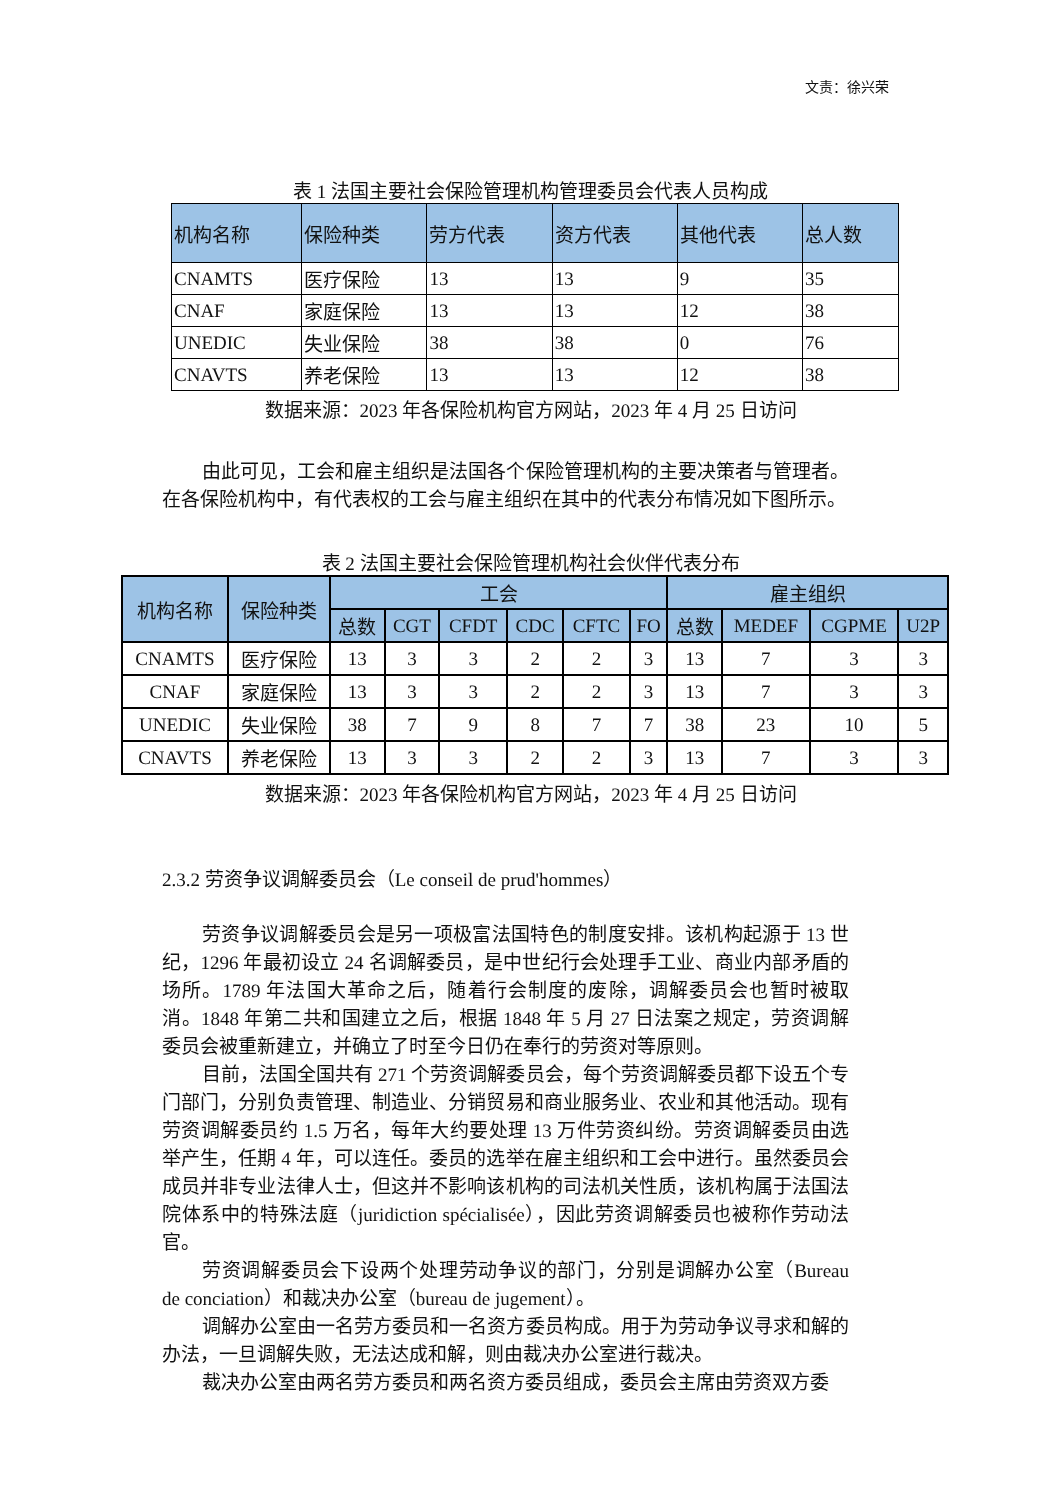文责：徐兴荣
表 1 法国主要社会保险管理机构管理委员会代表人员构成
| 机构名称 | 保险种类 | 劳方代表 | 资方代表 | 其他代表 | 总人数 |
| --- | --- | --- | --- | --- | --- |
| CNAMTS | 医疗保险 | 13 | 13 | 9 | 35 |
| CNAF | 家庭保险 | 13 | 13 | 12 | 38 |
| UNEDIC | 失业保险 | 38 | 38 | 0 | 76 |
| CNAVTS | 养老保险 | 13 | 13 | 12 | 38 |
数据来源：2023 年各保险机构官方网站，2023 年 4 月 25 日访问
由此可见，工会和雇主组织是法国各个保险管理机构的主要决策者与管理者。在各保险机构中，有代表权的工会与雇主组织在其中的代表分布情况如下图所示。
表 2 法国主要社会保险管理机构社会伙伴代表分布
| 机构名称 | 保险种类 | 工会 | | | | | | 雇主组织 | | | |
| --- | --- | --- | --- | --- | --- | --- | --- | --- | --- | --- | --- |
| | | 总数 | CGT | CFDT | CDC | CFTC | FO | 总数 | MEDEF | CGPME | U2P |
| CNAMTS | 医疗保险 | 13 | 3 | 3 | 2 | 2 | 3 | 13 | 7 | 3 | 3 |
| CNAF | 家庭保险 | 13 | 3 | 3 | 2 | 2 | 3 | 13 | 7 | 3 | 3 |
| UNEDIC | 失业保险 | 38 | 7 | 9 | 8 | 7 | 7 | 38 | 23 | 10 | 5 |
| CNAVTS | 养老保险 | 13 | 3 | 3 | 2 | 2 | 3 | 13 | 7 | 3 | 3 |
数据来源：2023 年各保险机构官方网站，2023 年 4 月 25 日访问
2.3.2 劳资争议调解委员会（Le conseil de prud'hommes）
劳资争议调解委员会是另一项极富法国特色的制度安排。该机构起源于 13 世纪，1296 年最初设立 24 名调解委员，是中世纪行会处理手工业、商业内部矛盾的场所。1789 年法国大革命之后，随着行会制度的废除，调解委员会也暂时被取消。1848 年第二共和国建立之后，根据 1848 年 5 月 27 日法案之规定，劳资调解委员会被重新建立，并确立了时至今日仍在奉行的劳资对等原则。
目前，法国全国共有 271 个劳资调解委员会，每个劳资调解委员都下设五个专门部门，分别负责管理、制造业、分销贸易和商业服务业、农业和其他活动。现有劳资调解委员约 1.5 万名，每年大约要处理 13 万件劳资纠纷。劳资调解委员由选举产生，任期 4 年，可以连任。委员的选举在雇主组织和工会中进行。虽然委员会成员并非专业法律人士，但这并不影响该机构的司法机关性质，该机构属于法国法院体系中的特殊法庭（juridiction spécialisée），因此劳资调解委员也被称作劳动法官。
劳资调解委员会下设两个处理劳动争议的部门，分别是调解办公室（Bureau de conciation）和裁决办公室（bureau de jugement）。
调解办公室由一名劳方委员和一名资方委员构成。用于为劳动争议寻求和解的办法，一旦调解失败，无法达成和解，则由裁决办公室进行裁决。
裁决办公室由两名劳方委员和两名资方委员组成，委员会主席由劳资双方委